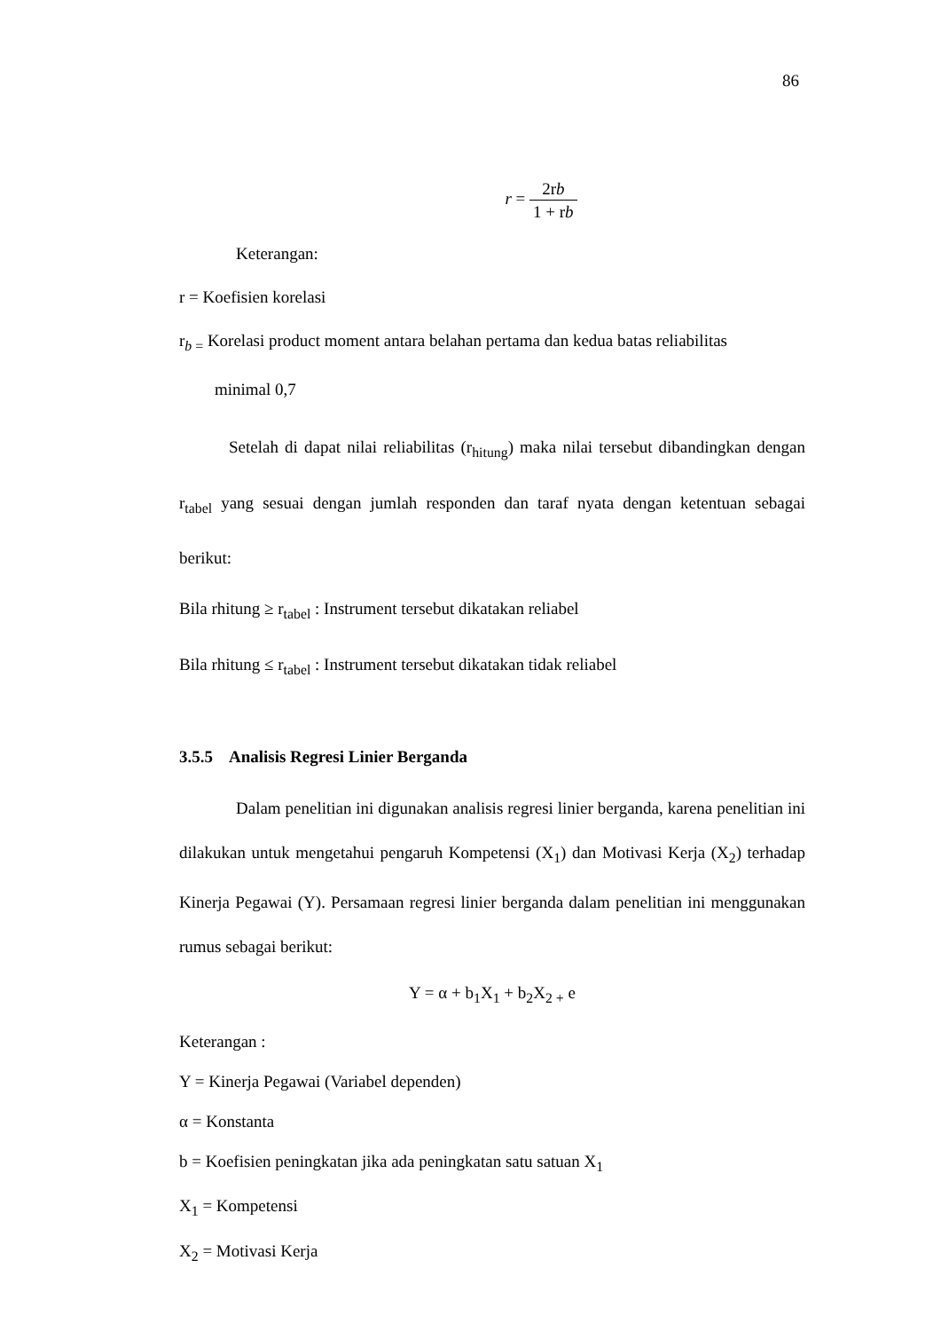86
r = 2rb 1 + rb
Keterangan:
r = Koefisien korelasi
r<sub>b =</sub> Korelasi product moment antara belahan pertama dan kedua batas reliabilitas
minimal 0,7
Setelah di dapat nilai reliabilitas (r<sub>hitung</sub>) maka nilai tersebut dibandingkan dengan r<sub>tabel</sub> yang sesuai dengan jumlah responden dan taraf nyata dengan ketentuan sebagai berikut:
Bila rhitung ≥ r<sub>tabel</sub> : Instrument tersebut dikatakan reliabel
Bila rhitung ≤ r<sub>tabel</sub> : Instrument tersebut dikatakan tidak reliabel
3.5.5 Analisis Regresi Linier Berganda
Dalam penelitian ini digunakan analisis regresi linier berganda, karena penelitian ini dilakukan untuk mengetahui pengaruh Kompetensi (X<sub>1</sub>) dan Motivasi Kerja (X<sub>2</sub>) terhadap Kinerja Pegawai (Y). Persamaan regresi linier berganda dalam penelitian ini menggunakan rumus sebagai berikut:
Y = α + b<sub>1</sub>X<sub>1</sub> + b<sub>2</sub>X<sub>2 +</sub> e
Keterangan :
Y = Kinerja Pegawai (Variabel dependen)
α = Konstanta
b = Koefisien peningkatan jika ada peningkatan satu satuan X<sub>1</sub>
X<sub>1</sub> = Kompetensi
X<sub>2</sub> = Motivasi Kerja